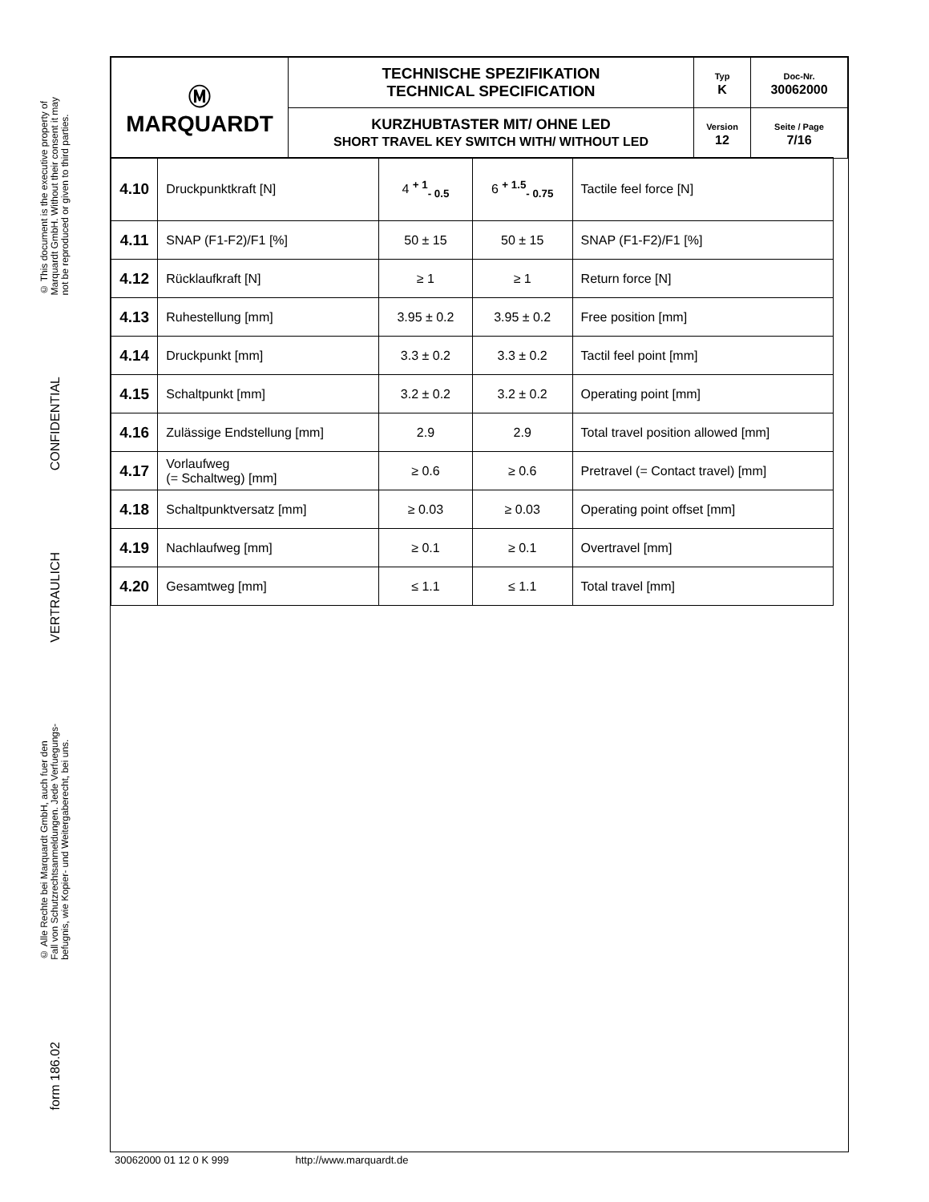© This document is the executive property of
Marquardt GmbH. Without their consent it may
not be reproduced or given to third parties.
CONFIDENTIAL
VERTRAULICH
© Alle Rechte bei Marquardt GmbH, auch fuer den
Fall von Schutzrechtsanmeldungen. Jede Verfuegungs-
befugnis, wie Kopier- und Weitergaberecht, bei uns.
form 186.02
| Ⓜ MARQUARDT | TECHNISCHE SPEZIFIKATION TECHNICAL SPECIFICATION | Typ K | Doc-Nr. 30062000 |
| | KURZHUBTASTER MIT/ OHNE LED SHORT TRAVEL KEY SWITCH WITH/ WITHOUT LED | Version 12 | Seite / Page 7/16 |
| 4.10 | Druckpunktkraft [N] | 4 <sup>+ 1</sup><sub>- 0.5</sub> | 6 <sup>+ 1.5</sup><sub>- 0.75</sub> | Tactile feel force [N] |
| 4.11 | SNAP (F1-F2)/F1 [%] | 50 ± 15 | 50 ± 15 | SNAP (F1-F2)/F1 [%] |
| 4.12 | Rücklaufkraft [N] | ≥ 1 | ≥ 1 | Return force [N] |
| 4.13 | Ruhestellung [mm] | 3.95 ± 0.2 | 3.95 ± 0.2 | Free position [mm] |
| 4.14 | Druckpunkt [mm] | 3.3 ± 0.2 | 3.3 ± 0.2 | Tactil feel point [mm] |
| 4.15 | Schaltpunkt [mm] | 3.2 ± 0.2 | 3.2 ± 0.2 | Operating point [mm] |
| 4.16 | Zulässige Endstellung [mm] | 2.9 | 2.9 | Total travel position allowed [mm] |
| 4.17 | Vorlaufweg (= Schaltweg) [mm] | ≥ 0.6 | ≥ 0.6 | Pretravel (= Contact travel) [mm] |
| 4.18 | Schaltpunktversatz [mm] | ≥ 0.03 | ≥ 0.03 | Operating point offset [mm] |
| 4.19 | Nachlaufweg [mm] | ≥ 0.1 | ≥ 0.1 | Overtravel [mm] |
| 4.20 | Gesamtweg [mm] | ≤ 1.1 | ≤ 1.1 | Total travel [mm] |
30062000 01 12 0 K 999 http://www.marquardt.de